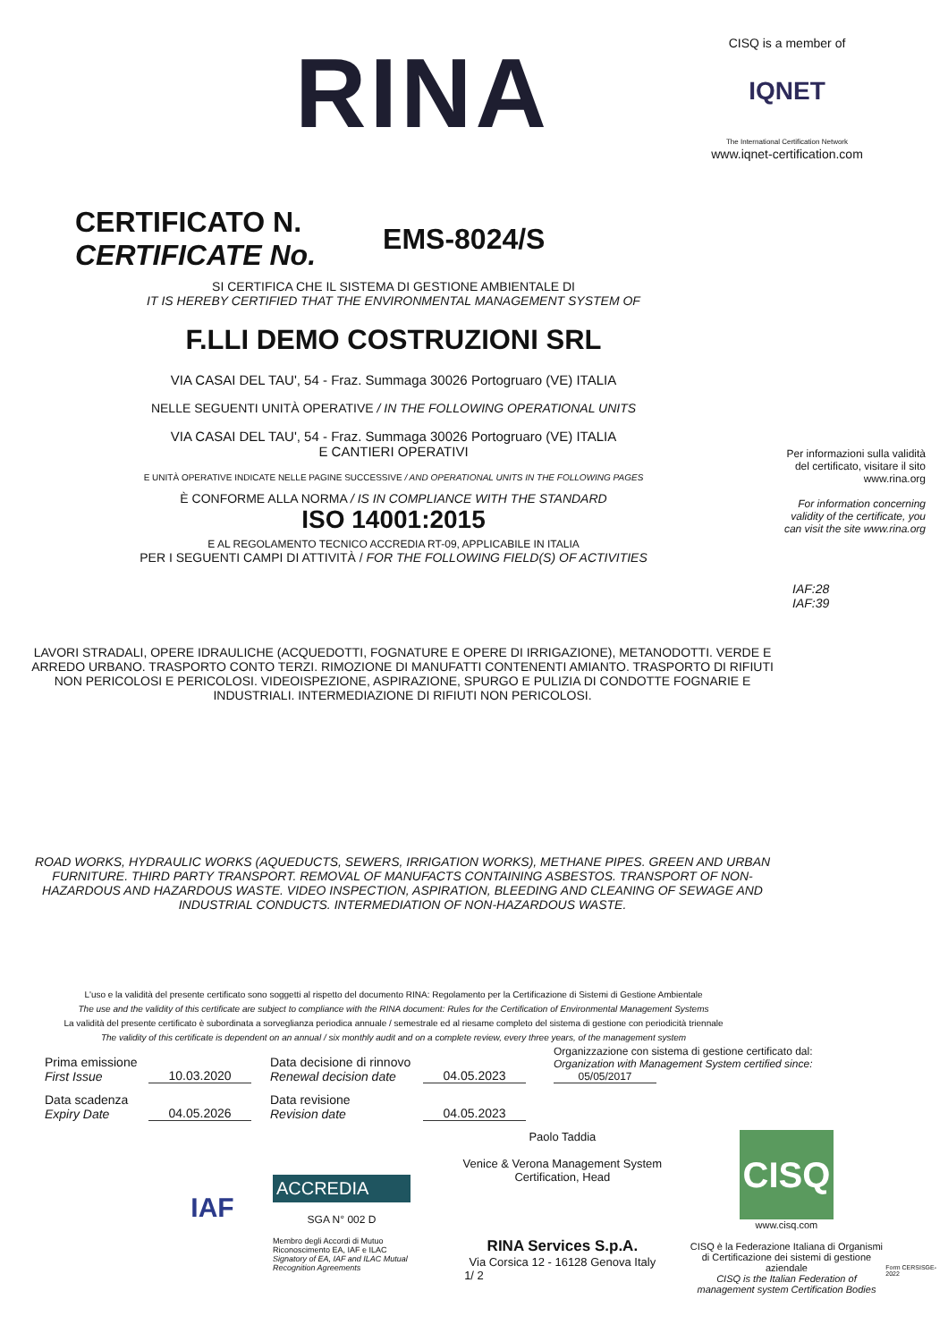RINA
CISQ is a member of
IQNET
The International Certification Network
www.iqnet-certification.com
CERTIFICATO N.
CERTIFICATE No.
EMS-8024/S
SI CERTIFICA CHE IL SISTEMA DI GESTIONE AMBIENTALE DI
IT IS HEREBY CERTIFIED THAT THE ENVIRONMENTAL MANAGEMENT SYSTEM OF
F.LLI DEMO COSTRUZIONI SRL
VIA CASAI DEL TAU', 54 - Fraz. Summaga 30026 Portogruaro (VE) ITALIA
NELLE SEGUENTI UNITÀ OPERATIVE / IN THE FOLLOWING OPERATIONAL UNITS
VIA CASAI DEL TAU', 54 - Fraz. Summaga 30026 Portogruaro (VE) ITALIA
E CANTIERI OPERATIVI
E UNITÀ OPERATIVE INDICATE NELLE PAGINE SUCCESSIVE / AND OPERATIONAL UNITS IN THE FOLLOWING PAGES
È CONFORME ALLA NORMA / IS IN COMPLIANCE WITH THE STANDARD
ISO 14001:2015
E AL REGOLAMENTO TECNICO ACCREDIA RT-09, APPLICABILE IN ITALIA
PER I SEGUENTI CAMPI DI ATTIVITÀ / FOR THE FOLLOWING FIELD(S) OF ACTIVITIES
Per informazioni sulla validità del certificato, visitare il sito www.rina.org
For information concerning validity of the certificate, you can visit the site www.rina.org
IAF:28
IAF:39
LAVORI STRADALI, OPERE IDRAULICHE (ACQUEDOTTI, FOGNATURE E OPERE DI IRRIGAZIONE), METANODOTTI. VERDE E ARREDO URBANO. TRASPORTO CONTO TERZI. RIMOZIONE DI MANUFATTI CONTENENTI AMIANTO. TRASPORTO DI RIFIUTI NON PERICOLOSI E PERICOLOSI. VIDEOISPEZIONE, ASPIRAZIONE, SPURGO E PULIZIA DI CONDOTTE FOGNARIE E INDUSTRIALI. INTERMEDIAZIONE DI RIFIUTI NON PERICOLOSI.
ROAD WORKS, HYDRAULIC WORKS (AQUEDUCTS, SEWERS, IRRIGATION WORKS), METHANE PIPES. GREEN AND URBAN FURNITURE. THIRD PARTY TRANSPORT. REMOVAL OF MANUFACTS CONTAINING ASBESTOS. TRANSPORT OF NON-HAZARDOUS AND HAZARDOUS WASTE. VIDEO INSPECTION, ASPIRATION, BLEEDING AND CLEANING OF SEWAGE AND INDUSTRIAL CONDUCTS. INTERMEDIATION OF NON-HAZARDOUS WASTE.
L'uso e la validità del presente certificato sono soggetti al rispetto del documento RINA: Regolamento per la Certificazione di Sistemi di Gestione Ambientale
The use and the validity of this certificate are subject to compliance with the RINA document: Rules for the Certification of Environmental Management Systems
La validità del presente certificato è subordinata a sorveglianza periodica annuale / semestrale ed al riesame completo del sistema di gestione con periodicità triennale
The validity of this certificate is dependent on an annual / six monthly audit and on a complete review, every three years, of the management system
Prima emissione
First Issue
10.03.2020
Data decisione di rinnovo
Renewal decision date
04.05.2023
Organizzazione con sistema di gestione certificato dal:
Organization with Management System certified since: 05/05/2017
Data scadenza
Expiry Date
04.05.2026
Data revisione
Revision date
04.05.2023
IAF
ACCREDIA
SGA N° 002 D
Membro degli Accordi di Mutuo Riconoscimento EA, IAF e ILAC
Signatory of EA, IAF and ILAC Mutual Recognition Agreements
Paolo Taddia
Venice & Verona Management System Certification, Head
RINA Services S.p.A.
Via Corsica 12 - 16128 Genova Italy
1/ 2
CISQ
www.cisq.com
CISQ è la Federazione Italiana di Organismi di Certificazione dei sistemi di gestione aziendale
CISQ is the Italian Federation of management system Certification Bodies
Form CERSISGE-2022